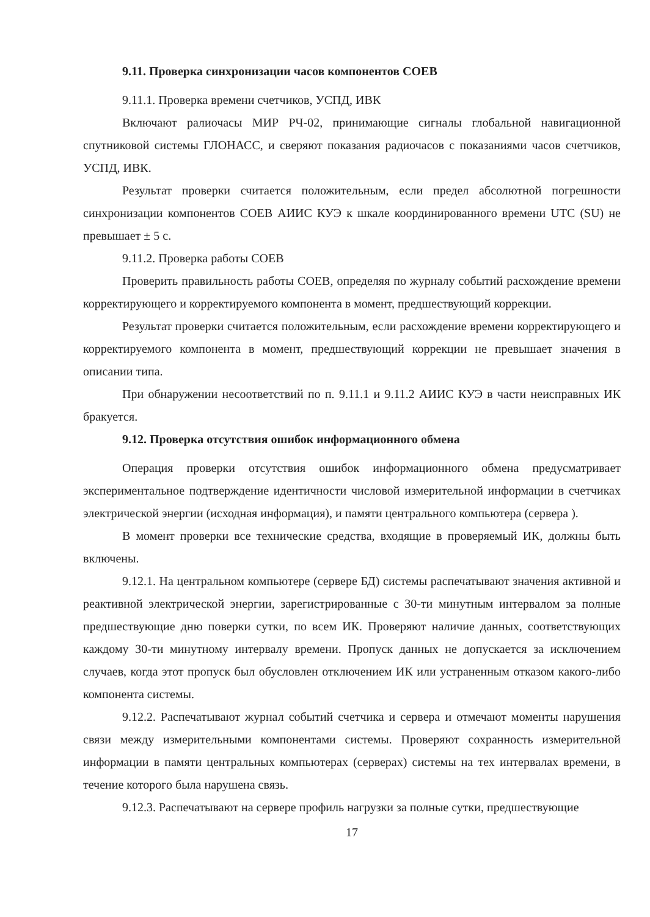9.11. Проверка синхронизации часов компонентов СОЕВ
9.11.1. Проверка времени счетчиков, УСПД, ИВК
Включают ралиочасы МИР РЧ-02, принимающие сигналы глобальной навигационной спутниковой системы ГЛОНАСС, и сверяют показания радиочасов с показаниями часов счетчиков, УСПД, ИВК.
Результат проверки считается положительным, если предел абсолютной погрешности синхронизации компонентов СОЕВ АИИС КУЭ к шкале координированного времени UTC (SU) не превышает ± 5 с.
9.11.2. Проверка работы СОЕВ
Проверить правильность работы СОЕВ, определяя по журналу событий расхождение времени корректирующего и корректируемого компонента в момент, предшествующий коррекции.
Результат проверки считается положительным, если расхождение времени корректирующего и корректируемого компонента в момент, предшествующий коррекции не превышает значения в описании типа.
При обнаружении несоответствий по п. 9.11.1 и 9.11.2 АИИС КУЭ в части неисправных ИК бракуется.
9.12. Проверка отсутствия ошибок информационного обмена
Операция проверки отсутствия ошибок информационного обмена предусматривает экспериментальное подтверждение идентичности числовой измерительной информации в счетчиках электрической энергии (исходная информация), и памяти центрального компьютера (сервера ).
В момент проверки все технические средства, входящие в проверяемый ИК, должны быть включены.
9.12.1. На центральном компьютере (сервере БД) системы распечатывают значения активной и реактивной электрической энергии, зарегистрированные с 30-ти минутным интервалом за полные предшествующие дню поверки сутки, по всем ИК. Проверяют наличие данных, соответствующих каждому 30-ти минутному интервалу времени. Пропуск данных не допускается за исключением случаев, когда этот пропуск был обусловлен отключением ИК или устраненным отказом какого-либо компонента системы.
9.12.2. Распечатывают журнал событий счетчика и сервера и отмечают моменты нарушения связи между измерительными компонентами системы. Проверяют сохранность измерительной информации в памяти центральных компьютерах (серверах) системы на тех интервалах времени, в течение которого была нарушена связь.
9.12.3. Распечатывают на сервере профиль нагрузки за полные сутки, предшествующие
17